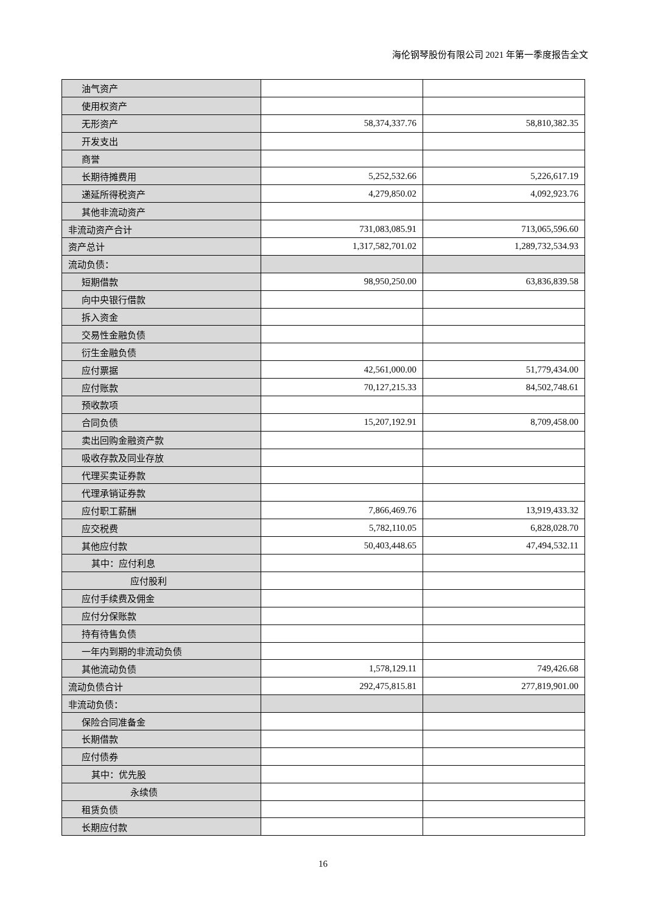海伦钢琴股份有限公司 2021 年第一季度报告全文
| 油气资产 | | |
| 使用权资产 | | |
| 无形资产 | 58,374,337.76 | 58,810,382.35 |
| 开发支出 | | |
| 商誉 | | |
| 长期待摊费用 | 5,252,532.66 | 5,226,617.19 |
| 递延所得税资产 | 4,279,850.02 | 4,092,923.76 |
| 其他非流动资产 | | |
| 非流动资产合计 | 731,083,085.91 | 713,065,596.60 |
| 资产总计 | 1,317,582,701.02 | 1,289,732,534.93 |
| 流动负债： | | |
| 短期借款 | 98,950,250.00 | 63,836,839.58 |
| 向中央银行借款 | | |
| 拆入资金 | | |
| 交易性金融负债 | | |
| 衍生金融负债 | | |
| 应付票据 | 42,561,000.00 | 51,779,434.00 |
| 应付账款 | 70,127,215.33 | 84,502,748.61 |
| 预收款项 | | |
| 合同负债 | 15,207,192.91 | 8,709,458.00 |
| 卖出回购金融资产款 | | |
| 吸收存款及同业存放 | | |
| 代理买卖证券款 | | |
| 代理承销证券款 | | |
| 应付职工薪酬 | 7,866,469.76 | 13,919,433.32 |
| 应交税费 | 5,782,110.05 | 6,828,028.70 |
| 其他应付款 | 50,403,448.65 | 47,494,532.11 |
| 其中：应付利息 | | |
| 应付股利 | | |
| 应付手续费及佣金 | | |
| 应付分保账款 | | |
| 持有待售负债 | | |
| 一年内到期的非流动负债 | | |
| 其他流动负债 | 1,578,129.11 | 749,426.68 |
| 流动负债合计 | 292,475,815.81 | 277,819,901.00 |
| 非流动负债： | | |
| 保险合同准备金 | | |
| 长期借款 | | |
| 应付债券 | | |
| 其中：优先股 | | |
| 永续债 | | |
| 租赁负债 | | |
| 长期应付款 | | |
16